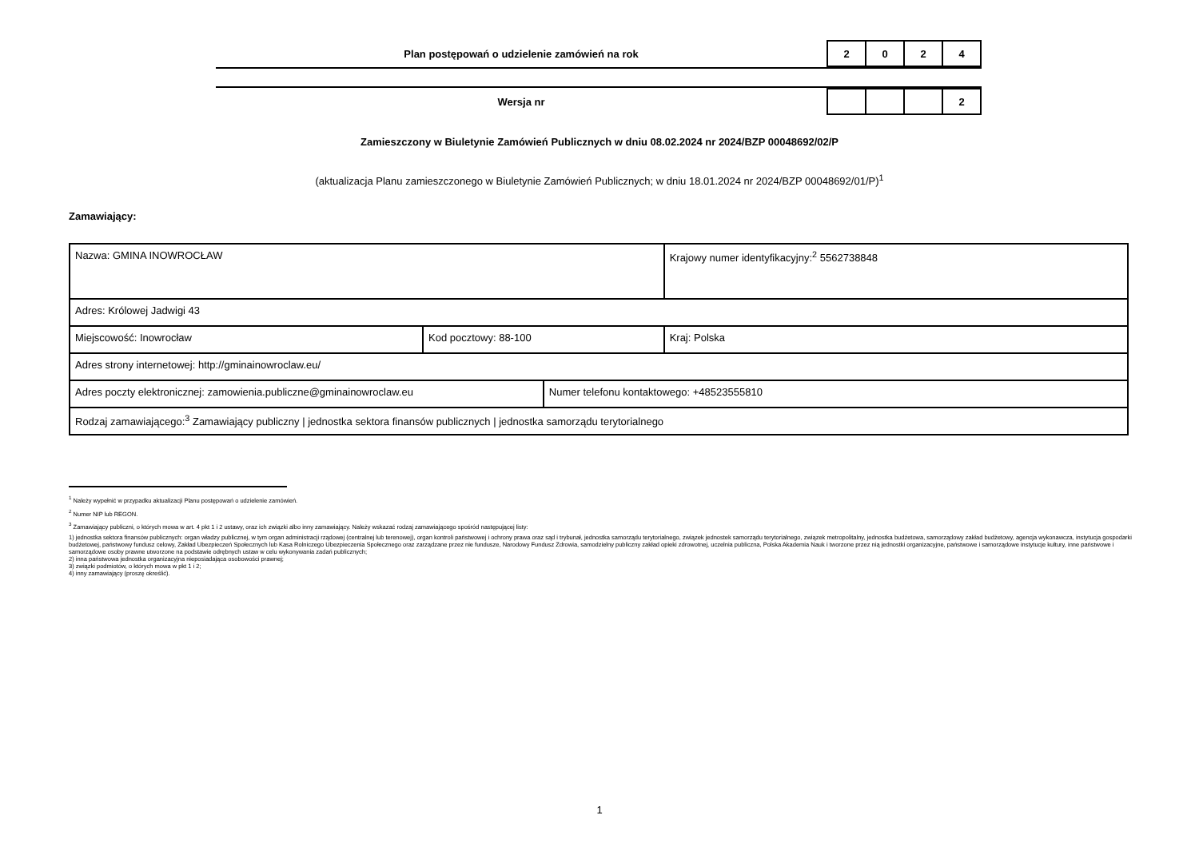Plan postępowań o udzielenie zamówień na rok
| 2 | 0 | 2 | 4 |
Wersja nr
| | | | 2 |
Zamieszczony w Biuletynie Zamówień Publicznych w dniu 08.02.2024 nr 2024/BZP 00048692/02/P
(aktualizacja Planu zamieszczonego w Biuletynie Zamówień Publicznych; w dniu 18.01.2024 nr 2024/BZP 00048692/01/P)<sup>1</sup>
Zamawiający:
| Nazwa: GMINA INOWROCŁAW | | | Krajowy numer identyfikacyjny:<sup>2</sup> 5562738848 |
| Adres: Królowej Jadwigi 43 | | | |
| Miejscowość: Inowrocław | Kod pocztowy: 88-100 | | Kraj: Polska |
| Adres strony internetowej: http://gminainowroclaw.eu/ | | | |
| Adres poczty elektronicznej: zamowienia.publiczne@gminainowroclaw.eu | | Numer telefonu kontaktowego: +48523555810 | |
| Rodzaj zamawiającego:<sup>3</sup> Zamawiający publiczny / jednostka sektora finansów publicznych / jednostka samorządu terytorialnego | | | |
<sup>1</sup> Należy wypełnić w przypadku aktualizacji Planu postępowań o udzielenie zamówień.
<sup>2</sup> Numer NIP lub REGON.
<sup>3</sup> Zamawiający publiczni, o których mowa w art. 4 pkt 1 i 2 ustawy, oraz ich związki albo inny zamawiający. Należy wskazać rodzaj zamawiającego spośród następującej listy:
1) jednostka sektora finansów publicznych: organ władzy publicznej, w tym organ administracji rządowej (centralnej lub terenowej), organ kontroli państwowej i ochrony prawa oraz sąd i trybunał, jednostka samorządu terytorialnego, związek jednostek samorządu terytorialnego, związek metropolitalny, jednostka budżetowa, samorządowy zakład budżetowy, agencja wykonawcza, instytucja gospodarki budżetowej, państwowy fundusz celowy, Zakład Ubezpieczeń Społecznych lub Kasa Rolniczego Ubezpieczenia Społecznego oraz zarządzane przez nie fundusze, Narodowy Fundusz Zdrowia, samodzielny publiczny zakład opieki zdrowotnej, uczelnia publiczna, Polska Akademia Nauk i tworzone przez nią jednostki organizacyjne, państwowe i samorządowe instytucje kultury, inne państwowe i samorządowe osoby prawne utworzone na podstawie odrębnych ustaw w celu wykonywania zadań publicznych;
2) inna państwowa jednostka organizacyjna nieposiadająca osobowości prawnej;
3) związki podmiotów, o których mowa w pkt 1 i 2;
4) inny zamawiający (proszę określić).
1